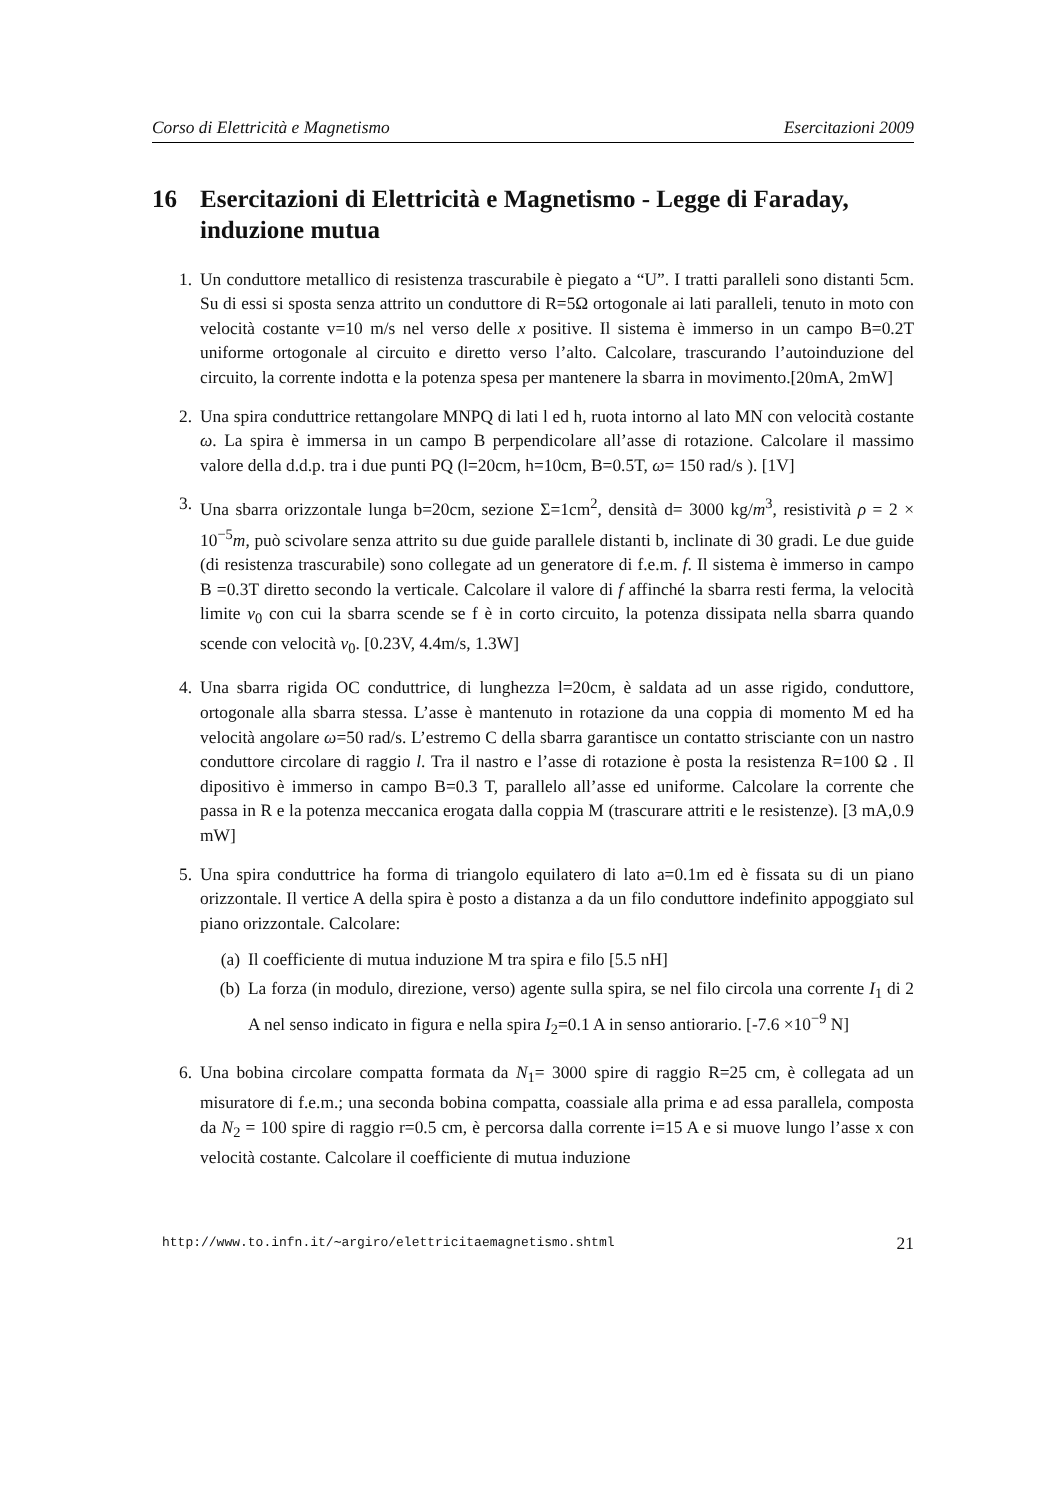Corso di Elettricità e Magnetismo Esercitazioni 2009
16 Esercitazioni di Elettricità e Magnetismo - Legge di Faraday, induzione mutua
1. Un conduttore metallico di resistenza trascurabile è piegato a “U”. I tratti paralleli sono distanti 5cm. Su di essi si sposta senza attrito un conduttore di R=5Ω ortogonale ai lati paralleli, tenuto in moto con velocità costante v=10 m/s nel verso delle x positive. Il sistema è immerso in un campo B=0.2T uniforme ortogonale al circuito e diretto verso l’alto. Calcolare, trascurando l’autoinduzione del circuito, la corrente indotta e la potenza spesa per mantenere la sbarra in movimento.[20mA, 2mW]
2. Una spira conduttrice rettangolare MNPQ di lati l ed h, ruota intorno al lato MN con velocità costante ω. La spira è immersa in un campo B perpendicolare all’asse di rotazione. Calcolare il massimo valore della d.d.p. tra i due punti PQ (l=20cm, h=10cm, B=0.5T, ω= 150 rad/s ). [1V]
3. Una sbarra orizzontale lunga b=20cm, sezione Σ=1cm<sup>2</sup>, densità d= 3000 kg/m<sup>3</sup>, resistività ρ = 2 × 10<sup>−5</sup>m, può scivolare senza attrito su due guide parallele distanti b, inclinate di 30 gradi. Le due guide (di resistenza trascurabile) sono collegate ad un generatore di f.e.m. f. Il sistema è immerso in campo B =0.3T diretto secondo la verticale. Calcolare il valore di f affinché la sbarra resti ferma, la velocità limite v<sub>0</sub> con cui la sbarra scende se f è in corto circuito, la potenza dissipata nella sbarra quando scende con velocità v<sub>0</sub>. [0.23V, 4.4m/s, 1.3W]
4. Una sbarra rigida OC conduttrice, di lunghezza l=20cm, è saldata ad un asse rigido, conduttore, ortogonale alla sbarra stessa. L’asse è mantenuto in rotazione da una coppia di momento M ed ha velocità angolare ω=50 rad/s. L’estremo C della sbarra garantisce un contatto strisciante con un nastro conduttore circolare di raggio l. Tra il nastro e l’asse di rotazione è posta la resistenza R=100 Ω . Il dipositivo è immerso in campo B=0.3 T, parallelo all’asse ed uniforme. Calcolare la corrente che passa in R e la potenza meccanica erogata dalla coppia M (trascurare attriti e le resistenze). [3 mA,0.9 mW]
5. Una spira conduttrice ha forma di triangolo equilatero di lato a=0.1m ed è fissata su di un piano orizzontale. Il vertice A della spira è posto a distanza a da un filo conduttore indefinito appoggiato sul piano orizzontale. Calcolare:
(a) Il coefficiente di mutua induzione M tra spira e filo [5.5 nH]
(b) La forza (in modulo, direzione, verso) agente sulla spira, se nel filo circola una corrente I<sub>1</sub> di 2 A nel senso indicato in figura e nella spira I<sub>2</sub>=0.1 A in senso antiorario. [-7.6 ×10<sup>−9</sup> N]
6. Una bobina circolare compatta formata da N<sub>1</sub>= 3000 spire di raggio R=25 cm, è collegata ad un misuratore di f.e.m.; una seconda bobina compatta, coassiale alla prima e ad essa parallela, composta da N<sub>2</sub> = 100 spire di raggio r=0.5 cm, è percorsa dalla corrente i=15 A e si muove lungo l’asse x con velocità costante. Calcolare il coefficiente di mutua induzione
http://www.to.infn.it/∼argiro/elettricitaemagnetismo.shtml 21